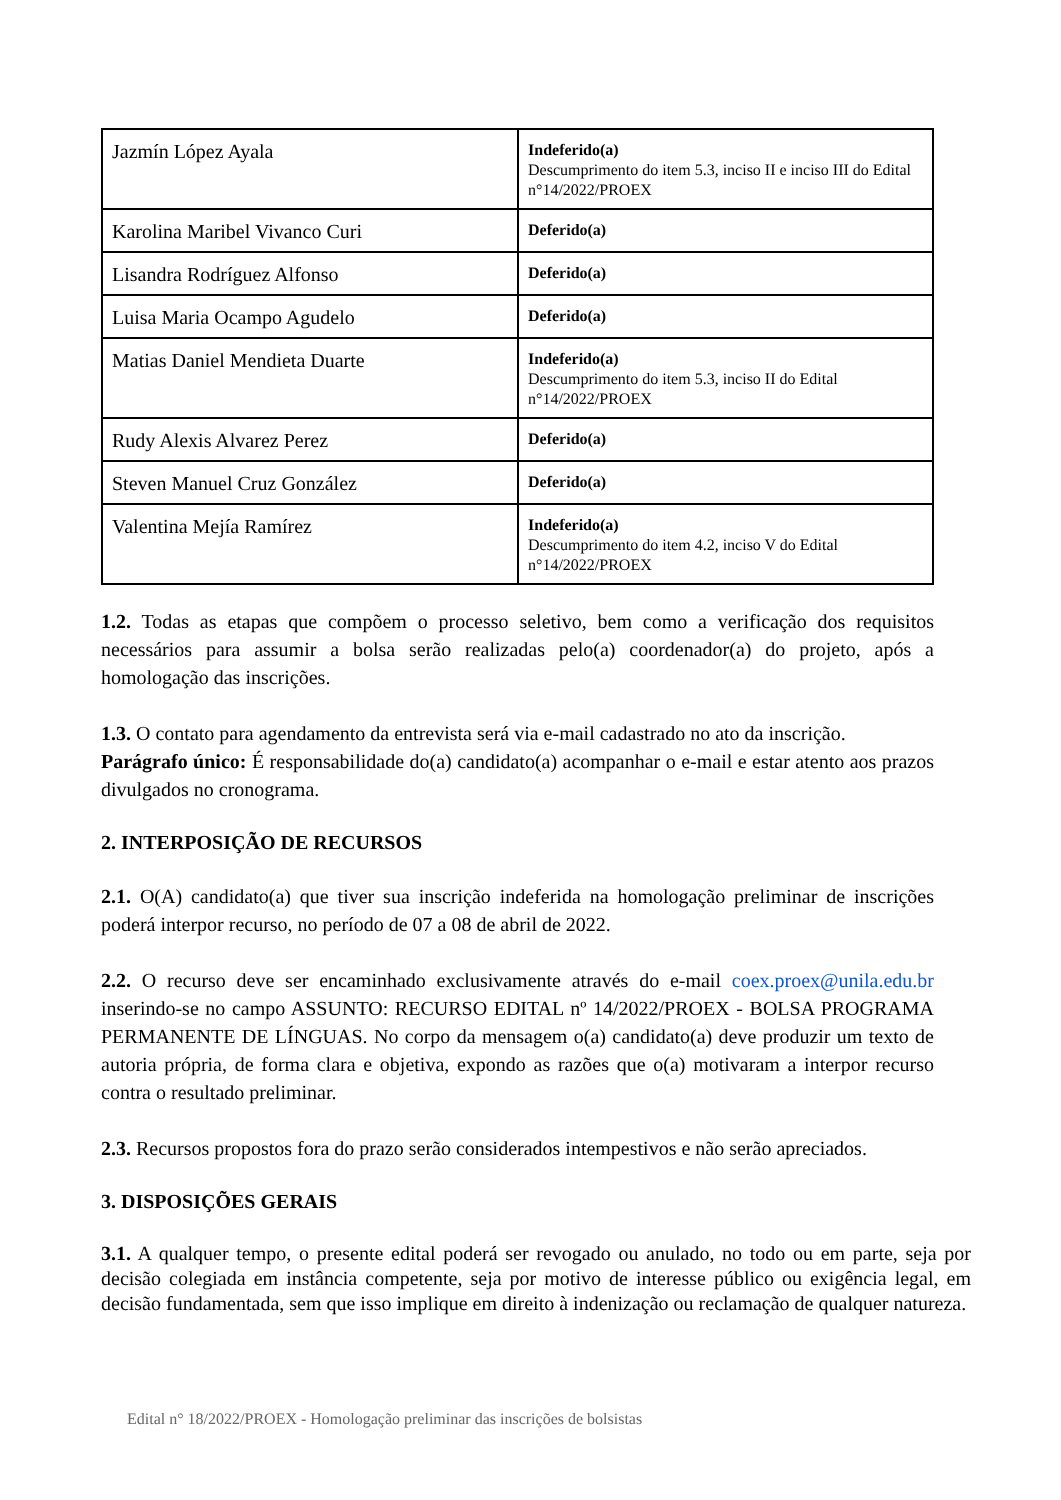| Jazmín López Ayala | Indeferido(a) Descumprimento do item 5.3, inciso II e inciso III do Edital n°14/2022/PROEX |
| Karolina Maribel Vivanco Curi | Deferido(a) |
| Lisandra Rodríguez Alfonso | Deferido(a) |
| Luisa Maria Ocampo Agudelo | Deferido(a) |
| Matias Daniel Mendieta Duarte | Indeferido(a) Descumprimento do item 5.3, inciso II do Edital n°14/2022/PROEX |
| Rudy Alexis Alvarez Perez | Deferido(a) |
| Steven Manuel Cruz González | Deferido(a) |
| Valentina Mejía Ramírez | Indeferido(a) Descumprimento do item 4.2, inciso V do Edital n°14/2022/PROEX |
1.2. Todas as etapas que compõem o processo seletivo, bem como a verificação dos requisitos necessários para assumir a bolsa serão realizadas pelo(a) coordenador(a) do projeto, após a homologação das inscrições.
1.3. O contato para agendamento da entrevista será via e-mail cadastrado no ato da inscrição.
Parágrafo único: É responsabilidade do(a) candidato(a) acompanhar o e-mail e estar atento aos prazos divulgados no cronograma.
2. INTERPOSIÇÃO DE RECURSOS
2.1. O(A) candidato(a) que tiver sua inscrição indeferida na homologação preliminar de inscrições poderá interpor recurso, no período de 07 a 08 de abril de 2022.
2.2. O recurso deve ser encaminhado exclusivamente através do e-mail coex.proex@unila.edu.br inserindo-se no campo ASSUNTO: RECURSO EDITAL nº 14/2022/PROEX - BOLSA PROGRAMA PERMANENTE DE LÍNGUAS. No corpo da mensagem o(a) candidato(a) deve produzir um texto de autoria própria, de forma clara e objetiva, expondo as razões que o(a) motivaram a interpor recurso contra o resultado preliminar.
2.3. Recursos propostos fora do prazo serão considerados intempestivos e não serão apreciados.
3. DISPOSIÇÕES GERAIS
3.1. A qualquer tempo, o presente edital poderá ser revogado ou anulado, no todo ou em parte, seja por decisão colegiada em instância competente, seja por motivo de interesse público ou exigência legal, em decisão fundamentada, sem que isso implique em direito à indenização ou reclamação de qualquer natureza.
Edital n° 18/2022/PROEX - Homologação preliminar das inscrições de bolsistas